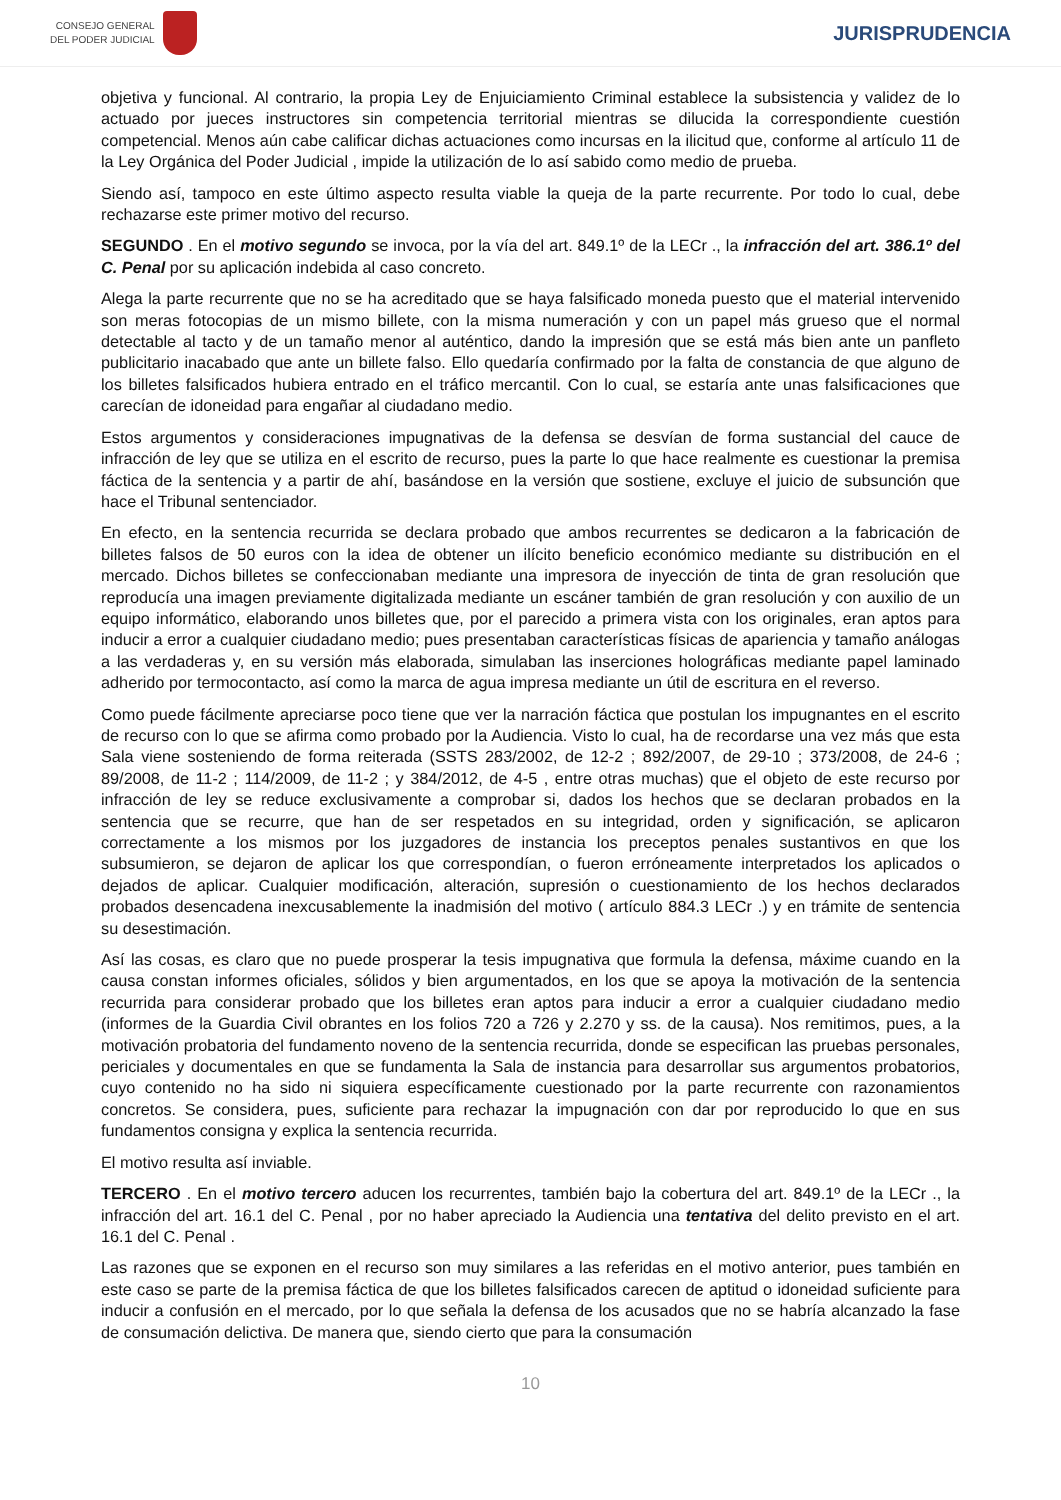CONSEJO GENERAL
DEL PODER JUDICIAL
JURISPRUDENCIA
objetiva y funcional. Al contrario, la propia Ley de Enjuiciamiento Criminal establece la subsistencia y validez de lo actuado por jueces instructores sin competencia territorial mientras se dilucida la correspondiente cuestión competencial. Menos aún cabe calificar dichas actuaciones como incursas en la ilicitud que, conforme al artículo 11 de la Ley Orgánica del Poder Judicial , impide la utilización de lo así sabido como medio de prueba.
Siendo así, tampoco en este último aspecto resulta viable la queja de la parte recurrente. Por todo lo cual, debe rechazarse este primer motivo del recurso.
SEGUNDO . En el motivo segundo se invoca, por la vía del art. 849.1º de la LECr ., la infracción del art. 386.1º del C. Penal por su aplicación indebida al caso concreto.
Alega la parte recurrente que no se ha acreditado que se haya falsificado moneda puesto que el material intervenido son meras fotocopias de un mismo billete, con la misma numeración y con un papel más grueso que el normal detectable al tacto y de un tamaño menor al auténtico, dando la impresión que se está más bien ante un panfleto publicitario inacabado que ante un billete falso. Ello quedaría confirmado por la falta de constancia de que alguno de los billetes falsificados hubiera entrado en el tráfico mercantil. Con lo cual, se estaría ante unas falsificaciones que carecían de idoneidad para engañar al ciudadano medio.
Estos argumentos y consideraciones impugnativas de la defensa se desvían de forma sustancial del cauce de infracción de ley que se utiliza en el escrito de recurso, pues la parte lo que hace realmente es cuestionar la premisa fáctica de la sentencia y a partir de ahí, basándose en la versión que sostiene, excluye el juicio de subsunción que hace el Tribunal sentenciador.
En efecto, en la sentencia recurrida se declara probado que ambos recurrentes se dedicaron a la fabricación de billetes falsos de 50 euros con la idea de obtener un ilícito beneficio económico mediante su distribución en el mercado. Dichos billetes se confeccionaban mediante una impresora de inyección de tinta de gran resolución que reproducía una imagen previamente digitalizada mediante un escáner también de gran resolución y con auxilio de un equipo informático, elaborando unos billetes que, por el parecido a primera vista con los originales, eran aptos para inducir a error a cualquier ciudadano medio; pues presentaban características físicas de apariencia y tamaño análogas a las verdaderas y, en su versión más elaborada, simulaban las inserciones holográficas mediante papel laminado adherido por termocontacto, así como la marca de agua impresa mediante un útil de escritura en el reverso.
Como puede fácilmente apreciarse poco tiene que ver la narración fáctica que postulan los impugnantes en el escrito de recurso con lo que se afirma como probado por la Audiencia. Visto lo cual, ha de recordarse una vez más que esta Sala viene sosteniendo de forma reiterada (SSTS 283/2002, de 12-2 ; 892/2007, de 29-10 ; 373/2008, de 24-6 ; 89/2008, de 11-2 ; 114/2009, de 11-2 ; y 384/2012, de 4-5 , entre otras muchas) que el objeto de este recurso por infracción de ley se reduce exclusivamente a comprobar si, dados los hechos que se declaran probados en la sentencia que se recurre, que han de ser respetados en su integridad, orden y significación, se aplicaron correctamente a los mismos por los juzgadores de instancia los preceptos penales sustantivos en que los subsumieron, se dejaron de aplicar los que correspondían, o fueron erróneamente interpretados los aplicados o dejados de aplicar. Cualquier modificación, alteración, supresión o cuestionamiento de los hechos declarados probados desencadena inexcusablemente la inadmisión del motivo ( artículo 884.3 LECr .) y en trámite de sentencia su desestimación.
Así las cosas, es claro que no puede prosperar la tesis impugnativa que formula la defensa, máxime cuando en la causa constan informes oficiales, sólidos y bien argumentados, en los que se apoya la motivación de la sentencia recurrida para considerar probado que los billetes eran aptos para inducir a error a cualquier ciudadano medio (informes de la Guardia Civil obrantes en los folios 720 a 726 y 2.270 y ss. de la causa). Nos remitimos, pues, a la motivación probatoria del fundamento noveno de la sentencia recurrida, donde se especifican las pruebas personales, periciales y documentales en que se fundamenta la Sala de instancia para desarrollar sus argumentos probatorios, cuyo contenido no ha sido ni siquiera específicamente cuestionado por la parte recurrente con razonamientos concretos. Se considera, pues, suficiente para rechazar la impugnación con dar por reproducido lo que en sus fundamentos consigna y explica la sentencia recurrida.
El motivo resulta así inviable.
TERCERO . En el motivo tercero aducen los recurrentes, también bajo la cobertura del art. 849.1º de la LECr ., la infracción del art. 16.1 del C. Penal , por no haber apreciado la Audiencia una tentativa del delito previsto en el art. 16.1 del C. Penal .
Las razones que se exponen en el recurso son muy similares a las referidas en el motivo anterior, pues también en este caso se parte de la premisa fáctica de que los billetes falsificados carecen de aptitud o idoneidad suficiente para inducir a confusión en el mercado, por lo que señala la defensa de los acusados que no se habría alcanzado la fase de consumación delictiva. De manera que, siendo cierto que para la consumación
10